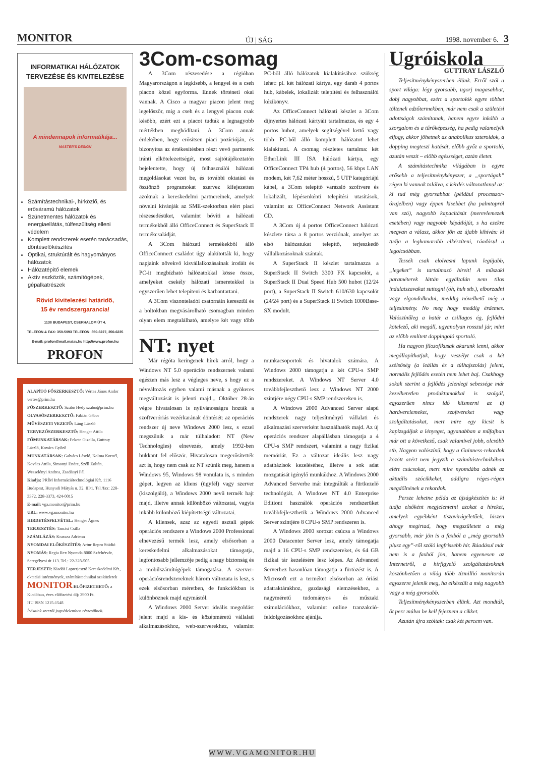MONITOR ÚJ | SÁG 1998. november 6. 3
INFORMATIKAI HÁLÓZATOK TERVEZÉSE ÉS KIVITELEZÉSE
A mindennapok informatikája... MASTER'S DESIGN
Számítástechnikai-, hírközlő, és erősáramú hálózatok
Szünetmentes hálózatok és energiaellátás, túlfeszültség elleni védelem
Komplett rendszerek esetén tanácsadás, döntéselőkészítés
Optikai, struktúrált és hagyományos hálózatok
Hálózatépítő elemek
Aktív eszközök, számítógépek, gépalkatrészek
Rövid kivitelezési határidő,
15 év rendszergarancia!
1138 BUDAPEST, CSERHALOM ÚT 4.
TELEFON & FAX: 350-5093 TELEFON: 350-6227, 350-6235
E-mail: profon@mail.matav.hu http:\\www.profon.hu
PROFON
ALAPÍTÓ FŐSZERKESZTŐ: Vértes János Andor vertes@prim.hu
FŐSZERKESZTŐ: Szabó Hédy szabo@prim.hu
OLVASÓSZERKESZTŐ: Fábián Gábor
MŰVÉSZETI VEZETŐ: Láng László
TERVEZŐSZERKESZTŐ: Henger Attila
FŐMUNKATÁRSAK: Fekete Gizella, Guttray László, Kovács Győző
MUNKATÁRSAK: Galvács László, Kolma Kornél, Kovács Attila, Simonyi Endre, Széll Zoltán, Wesselényi Andrea, Zsadányi Pál
Kiadja: PRÍM Információtechnológiai Kft. 1116 Budapest, Hunyadi Mátyás u. 32. III/1. Tel./fax: 228-3372, 228-3373, 424-0015
E-mail: vga.monitor@prim.hu
URL: www.vgamonitor.hu
HIRDETÉSFELVÉTEL: Henger Ágnes
TERJESZTÉS: Tamási Csilla
SZÁMLÁZÁS: Krassza Adrienn
NYOMDAI ELŐKÉSZÍTÉS: Artur Repro Stúdió
NYOMÁS: Regia Rex Nyomda 8000 Szfehérvár, Seregélyesi út 113. Tel.: 22-328-505
TERJESZTI: Kiadói Lapterjesztő Kereskedelmi Kft., oktatási intézmények, számítástechnikai szaküzletek
MONITOR ELŐFIZETHETŐ: a Kiadóban, éves előfizetési díj: 3900 Ft.
HU ISSN 1215-1548
Írásaink szerzői jogvédelemben részesülnek.
3Com-csomag
A 3Com részesedése a régióban Magyarországon a legkisebb, a lengyel és a cseh piacon közel egyforma. Ennek történeti okai vannak. A Cisco a magyar piacon jelent meg legelőször, míg a cseh és a lengyel piacon csak később, ezért ezt a piacot tudták a legnagyobb mértékben meghódítani. A 3Com annak érdekében, hogy erősítsen piaci pozícióján, és bizonyítsa az értékesítésben részt vevő partnerek iránti elkötelezettségét, most sajtótájékoztatón bejelentette, hogy új felhasználói hálózati megoldásokat vezet be, és további oktatási és ösztönző programokat szervez kifejezetten azoknak a kereskedelmi partnereinek, amelyek növelni kívánják az SME-szektorban elért piaci részesedésüket, valamint bővíti a hálózati termékekből álló OfficeConnect és SuperStack II termékcsaládját.
A 3Com hálózati termékekből álló OfficeConnect családot úgy alakították ki, hogy napjaink növekvő kisvállalkozásainak irodáit és PC-it megbízható hálózatokkal kösse össze, amelyeket csekély hálózati ismeretekkel is egyszerűen lehet telepíteni és karbantartani.
A 3Com viszonteladói csatornáin keresztül és a boltokban megvásárolható csomagban minden olyan elem megtalálható, amelyre két vagy több PC-ből álló hálózatok kialakításához szükség lehet: pl. két hálózati kártya, egy darab 4 portos hub, kábelek, lokalizált telepítési és felhasználói kézikönyv.
Az OfficeConnect hálózati készlet a 3Com díjnyertes hálózati kártyáit tartalmazza, és egy 4 portos hubot, amelyek segítségével kettő vagy több PC-ből álló komplett hálózatot lehet kialakítani. A csomag részletes tartalma: két EtherLink III ISA hálózati kártya, egy OfficeConnect TP4 hub (4 portos), 56 kbps LAN modem, két 7,62 méter hosszú, 5 UTP kategóriájú kábel, a 3Com telepítő varázsló szoftvere és lokalizált, lépésenkénti telepítési utasítások, valamint az OfficeConnect Network Assistant CD.
A 3Com új 4 portos OfficeConnect hálózati készlete társa a 8 portos verziónak, amelyet az első hálózatukat telepítő, terjeszkedő vállalkozásoknak szántak.
A SuperStack II készlet tartalmazza a SuperStack II Switch 3300 FX kapcsolót, a SuperStack II Dual Speed Hub 500 hubot (12/24 port), a SuperStack II Switch 610/630 kapcsolót (24/24 port) és a SuperStack II Switch 1000Base-SX modult.
NT: nyet
Már régóta keringenek hírek arról, hogy a Windows NT 5.0 operációs rendszernek valami egészen más lesz a végleges neve, s hogy ez a névváltozás egyben valami másnak a gyökeres megváltozását is jelenti majd... Október 28-án végre hivatalosan is nyilvánosságra hozták a szoftveróriás vezérkarának döntését: az operációs rendszer új neve Windows 2000 lesz, s ezzel megszűnik a már túlhaladott NT (New Technologies) elnevezés, amely 1992-ben bukkant fel először. Hivatalosan megerősítették azt is, hogy nem csak az NT szűnik meg, hanem a Windows 95, Windows 98 vonulata is, s minden gépet, legyen az kliens (ügyfél) vagy szerver (kiszolgáló), a Windows 2000 nevű termék hajt majd, illetve annak különböző változatai, vagyis inkább különböző kiépítettségű változatai.
A kliensek, azaz az egyedi asztali gépek operációs rendszere a Windows 2000 Professional elnevezésű termék lesz, amely elsősorban a kereskedelmi alkalmazásokat támogatja, legfontosabb jellemzője pedig a nagy biztonság és a mobilszámítógépek támogatása. A szerver-operációsrendszereknek három változata is lesz, s ezek elsősorban méretben, de funkciókban is különböznek majd egymástól.
A Windows 2000 Server ideális megoldást jelent majd a kis- és középméretű vállalati alkalmazásokhoz, web-szerverekhez, valamint munkacsoportok és hivatalok számára. A Windows 2000 támogatja a két CPU-s SMP rendszereket. A Windows NT Server 4.0 továbbfejleszthető lesz a Windows NT 2000 szintjére négy CPU-s SMP rendszereken is.
A Windows 2000 Advanced Server alapú rendszerek nagy teljesítményű vállalati és alkalmazási szerverként használhatók majd. Az új operációs rendszer alapállásban támogatja a 4 CPU-s SMP rendszert, valamint a nagy fizikai memóriát. Ez a változat ideális lesz nagy adatbázisok kezeléséhez, illetve a sok adat mozgatását igénylő munkákhoz. A Windows 2000 Advanced Serverbe már integrálták a fürtkezelő technológiát. A Windows NT 4.0 Enterprise Editiont használók operációs rendszerüket továbbfejleszthetik a Windows 2000 Advanced Server szintjére 8 CPU-s SMP rendszeren is.
A Windows 2000 sorozat csúcsa a Windows 2000 Datacenter Server lesz, amely támogatja majd a 16 CPU-s SMP rendszereket, és 64 GB fizikai tár kezelésére lesz képes. Az Advanced Serverhez hasonlóan támogatja a fürtözést is. A Microsoft ezt a terméket elsősorban az óriási adatraktárakhoz, gazdasági elemzésekhez, a nagyméretű tudományos és műszaki szimulációkhoz, valamint online tranzakció-feldolgozásokhoz ajánlja.
Ugróiskola
GUTTRAY LÁSZLÓ
Teljesítménykényszerben élünk. Erről szól a sport világa: légy gyorsabb, ugorj magasabbat, dobj nagyobbat, ezért a sportolók egyre többet töltenek edzőtermekben, már nem csak a születési adottságok számítanak, hanem egyre inkább a szorgalom és a tűrőképesség, ha pedig valamelyik elfogy, akkor jöhetnek az anabolikus szteroidok, a dopping megteszi hatását, előbb győz a sportoló, azután veszít – előbb egészséget, aztán életet.
A számítástechnika világában is egyre erősebb a teljesítménykényszer, a „sportágak” régen ki vannak találva, a kérdés változatlanul az: ki tud még gyorsabbat (például processzor-órajelben) vagy éppen kisebbet (ha palmtopról van szó), nagyobb kapacitásút (merevlemezek esetében) vagy nagyobb képátlójút, s ha ezekre megvan a válasz, akkor jön az újabb kihívás: ki tudja a leghamarabb elkészíteni, ráadásul a legolcsóbban.
Tessék csak elolvasni lapunk legújabb, „legeket” is tartalmazó híreit! A műszaki paraméterek láttán egyáltalán nem tilos indulatszavakat suttogni (óh, huh stb.), elborzadni vagy elgondolkodni, meddig növelhető még a teljesítmény. No meg hogy meddig érdemes. Valószínűleg a határ a csillagos ég, fejlődni kötelező, aki megáll, ugyanolyan rosszul jár, mint az előbb említett doppingoló sportoló.
Ha nagyon filozofikusak akarunk lenni, akkor megállapíthatjuk, hogy veszélyt csak a két szélsőség (a leállás és a túlhajszolás) jelent, normális fejlődés esetén nem lehet baj. Csakhogy sokak szerint a fejlődés jelenlegi sebessége már kezelhetetlen produktumokkal is szolgál, egyszerűen nincs idő kiismerni az új hardverelemeket, szoftvereket vagy szolgáltatásokat, mert mire egy kicsit is kapizsgáljuk a lényeget, ugyanabban a műfajban már ott a következő, csak valamivel jobb, olcsóbb stb. Nagyon valószínű, hogy a Guinness-rekordok között azért nem jegyzik a számítástechnikában elért csúcsokat, mert mire nyomdába adnák az aktuális szócikkeket, addigra réges-régen megdőlnének a rekordok.
Persze lehetne példa az újságkészítés is: ki tudja elsőként megjelentetni azokat a híreket, amelyek egyébként tiszavirágéletűek, hiszen ahogy megírtad, hogy megszületett a még gyorsabb, már jön is a faxból a „még gyorsabb plusz egy”-ről szóló legfrissebb hír. Ráadásul már nem is a faxból jön, hanem egyenesen az Internetről, a hírfigyelő szolgáltatásoknak köszönhetően a világ több tízmillió monitorán egyszerre jelenik meg, ha elkészült a még nagyobb vagy a még gyorsabb.
Teljesítménykényszerben élünk. Azt mondták, öt perc múlva be kell fejeznem a cikket.
Azután újra szóltak: csak két percem van.
WWW.VGAMONITOR.HU